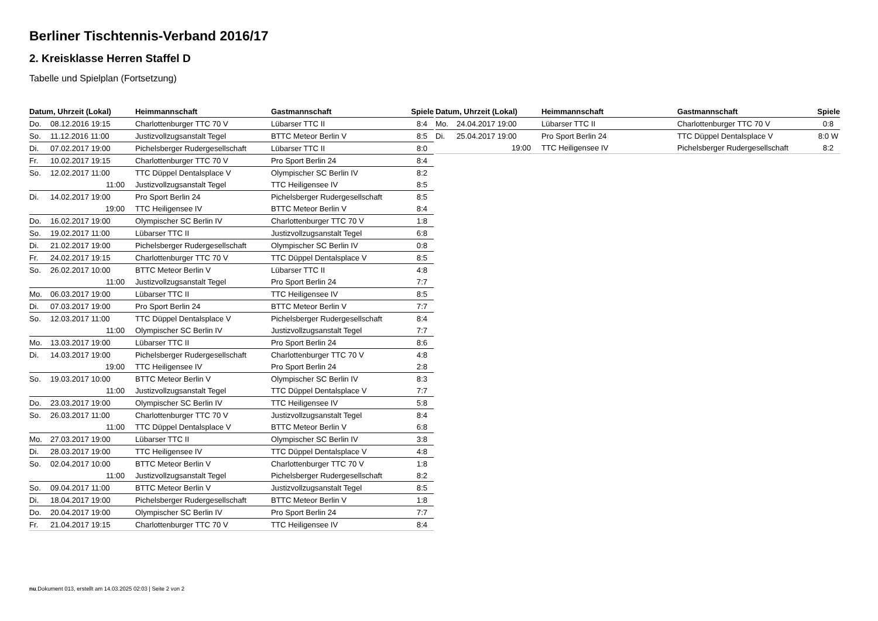Berliner Tischtennis-Verband 2016/17
2. Kreisklasse Herren Staffel D
Tabelle und Spielplan (Fortsetzung)
| Datum, Uhrzeit (Lokal) | | Heimmannschaft | Gastmannschaft | Spiele |
| --- | --- | --- | --- | --- |
| Do. | 08.12.2016 19:15 | Charlottenburger TTC 70 V | Lübarser TTC II | 8:4 |
| So. | 11.12.2016 11:00 | Justizvollzugsanstalt Tegel | BTTC Meteor Berlin V | 8:5 |
| Di. | 07.02.2017 19:00 | Pichelsberger Rudergesellschaft | Lübarser TTC II | 8:0 |
| Fr. | 10.02.2017 19:15 | Charlottenburger TTC 70 V | Pro Sport Berlin 24 | 8:4 |
| So. | 12.02.2017 11:00 | TTC Düppel Dentalsplace V | Olympischer SC Berlin IV | 8:2 |
| | 11:00 | Justizvollzugsanstalt Tegel | TTC Heiligensee IV | 8:5 |
| Di. | 14.02.2017 19:00 | Pro Sport Berlin 24 | Pichelsberger Rudergesellschaft | 8:5 |
| | 19:00 | TTC Heiligensee IV | BTTC Meteor Berlin V | 8:4 |
| Do. | 16.02.2017 19:00 | Olympischer SC Berlin IV | Charlottenburger TTC 70 V | 1:8 |
| So. | 19.02.2017 11:00 | Lübarser TTC II | Justizvollzugsanstalt Tegel | 6:8 |
| Di. | 21.02.2017 19:00 | Pichelsberger Rudergesellschaft | Olympischer SC Berlin IV | 0:8 |
| Fr. | 24.02.2017 19:15 | Charlottenburger TTC 70 V | TTC Düppel Dentalsplace V | 8:5 |
| So. | 26.02.2017 10:00 | BTTC Meteor Berlin V | Lübarser TTC II | 4:8 |
| | 11:00 | Justizvollzugsanstalt Tegel | Pro Sport Berlin 24 | 7:7 |
| Mo. | 06.03.2017 19:00 | Lübarser TTC II | TTC Heiligensee IV | 8:5 |
| Di. | 07.03.2017 19:00 | Pro Sport Berlin 24 | BTTC Meteor Berlin V | 7:7 |
| So. | 12.03.2017 11:00 | TTC Düppel Dentalsplace V | Pichelsberger Rudergesellschaft | 8:4 |
| | 11:00 | Olympischer SC Berlin IV | Justizvollzugsanstalt Tegel | 7:7 |
| Mo. | 13.03.2017 19:00 | Lübarser TTC II | Pro Sport Berlin 24 | 8:6 |
| Di. | 14.03.2017 19:00 | Pichelsberger Rudergesellschaft | Charlottenburger TTC 70 V | 4:8 |
| | 19:00 | TTC Heiligensee IV | Pro Sport Berlin 24 | 2:8 |
| So. | 19.03.2017 10:00 | BTTC Meteor Berlin V | Olympischer SC Berlin IV | 8:3 |
| | 11:00 | Justizvollzugsanstalt Tegel | TTC Düppel Dentalsplace V | 7:7 |
| Do. | 23.03.2017 19:00 | Olympischer SC Berlin IV | TTC Heiligensee IV | 5:8 |
| So. | 26.03.2017 11:00 | Charlottenburger TTC 70 V | Justizvollzugsanstalt Tegel | 8:4 |
| | 11:00 | TTC Düppel Dentalsplace V | BTTC Meteor Berlin V | 6:8 |
| Mo. | 27.03.2017 19:00 | Lübarser TTC II | Olympischer SC Berlin IV | 3:8 |
| Di. | 28.03.2017 19:00 | TTC Heiligensee IV | TTC Düppel Dentalsplace V | 4:8 |
| So. | 02.04.2017 10:00 | BTTC Meteor Berlin V | Charlottenburger TTC 70 V | 1:8 |
| | 11:00 | Justizvollzugsanstalt Tegel | Pichelsberger Rudergesellschaft | 8:2 |
| So. | 09.04.2017 11:00 | BTTC Meteor Berlin V | Justizvollzugsanstalt Tegel | 8:5 |
| Di. | 18.04.2017 19:00 | Pichelsberger Rudergesellschaft | BTTC Meteor Berlin V | 1:8 |
| Do. | 20.04.2017 19:00 | Olympischer SC Berlin IV | Pro Sport Berlin 24 | 7:7 |
| Fr. | 21.04.2017 19:15 | Charlottenburger TTC 70 V | TTC Heiligensee IV | 8:4 |
| Datum, Uhrzeit (Lokal) | | Heimmannschaft | Gastmannschaft | Spiele |
| --- | --- | --- | --- | --- |
| Mo. | 24.04.2017 19:00 | Lübarser TTC II | Charlottenburger TTC 70 V | 0:8 |
| Di. | 25.04.2017 19:00 | Pro Sport Berlin 24 | TTC Düppel Dentalsplace V | 8:0 W |
| | 19:00 | TTC Heiligensee IV | Pichelsberger Rudergesellschaft | 8:2 |
nu.Dokument 013, erstellt am 14.03.2025 02:03 | Seite 2 von 2